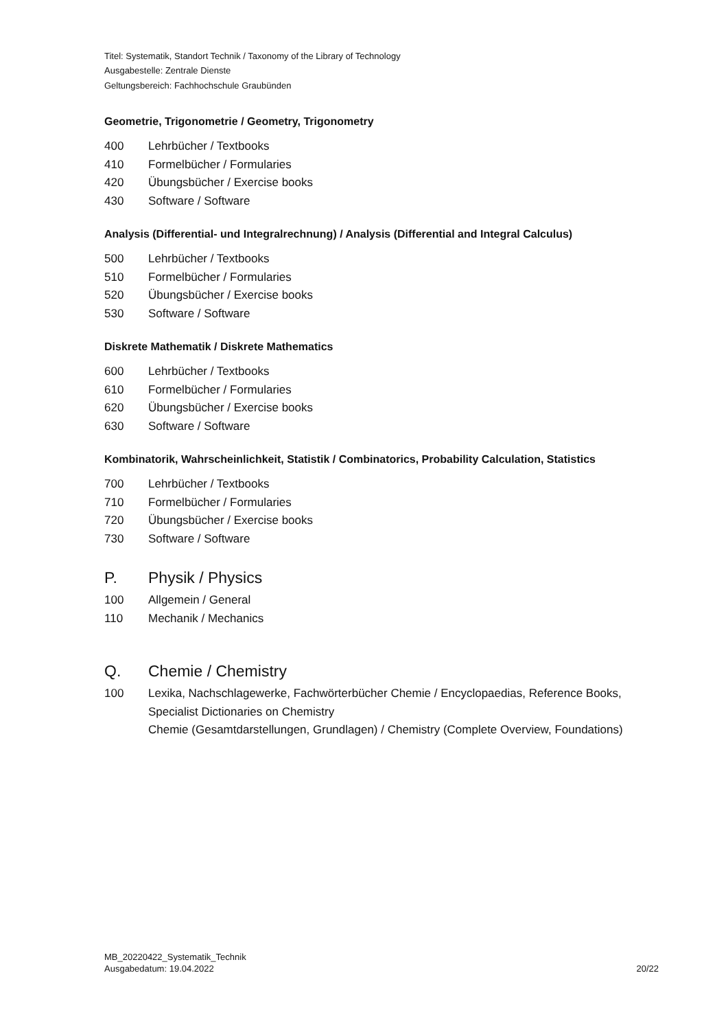Titel: Systematik, Standort Technik / Taxonomy of the Library of Technology
Ausgabestelle: Zentrale Dienste
Geltungsbereich: Fachhochschule Graubünden
Geometrie, Trigonometrie / Geometry, Trigonometry
400 Lehrbücher / Textbooks
410 Formelbücher / Formularies
420 Übungsbücher / Exercise books
430 Software / Software
Analysis (Differential- und Integralrechnung) / Analysis (Differential and Integral Calculus)
500 Lehrbücher / Textbooks
510 Formelbücher / Formularies
520 Übungsbücher / Exercise books
530 Software / Software
Diskrete Mathematik / Diskrete Mathematics
600 Lehrbücher / Textbooks
610 Formelbücher / Formularies
620 Übungsbücher / Exercise books
630 Software / Software
Kombinatorik, Wahrscheinlichkeit, Statistik / Combinatorics, Probability Calculation, Statistics
700 Lehrbücher / Textbooks
710 Formelbücher / Formularies
720 Übungsbücher / Exercise books
730 Software / Software
P. Physik / Physics
100 Allgemein / General
110 Mechanik / Mechanics
Q. Chemie / Chemistry
100 Lexika, Nachschlagewerke, Fachwörterbücher Chemie / Encyclopaedias, Reference Books, Specialist Dictionaries on Chemistry
Chemie (Gesamtdarstellungen, Grundlagen) / Chemistry (Complete Overview, Foundations)
MB_20220422_Systematik_Technik
Ausgabedatum: 19.04.2022
20/22